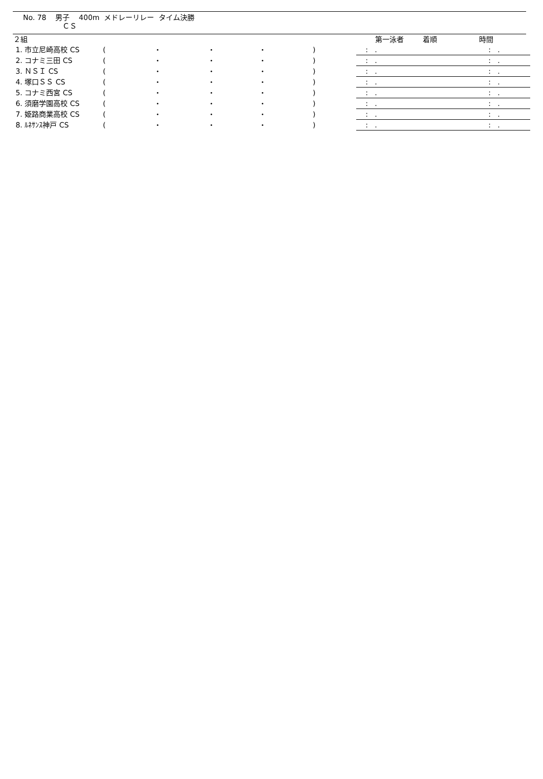No. 78 男子 400m メドレーリレー タイム決勝
ＣＳ
| ２組 | | | | | | | | 第一泳者 | 着順 | 時間 |
| 1. 市立尼崎高校 CS | ( | ・ | ・ | ・ | ) | | | : . | | : . |
| 2. コナミ三田 CS | ( | ・ | ・ | ・ | ) | | | : . | | : . |
| 3. ＮＳＩ CS | ( | ・ | ・ | ・ | ) | | | : . | | : . |
| 4. 塚口ＳＳ CS | ( | ・ | ・ | ・ | ) | | | : . | | : . |
| 5. コナミ西宮 CS | ( | ・ | ・ | ・ | ) | | | : . | | : . |
| 6. 須磨学園高校 CS | ( | ・ | ・ | ・ | ) | | | : . | | : . |
| 7. 姫路商業高校 CS | ( | ・ | ・ | ・ | ) | | | : . | | : . |
| 8. ﾙﾈｻﾝｽ神戸 CS | ( | ・ | ・ | ・ | ) | | | : . | | : . |